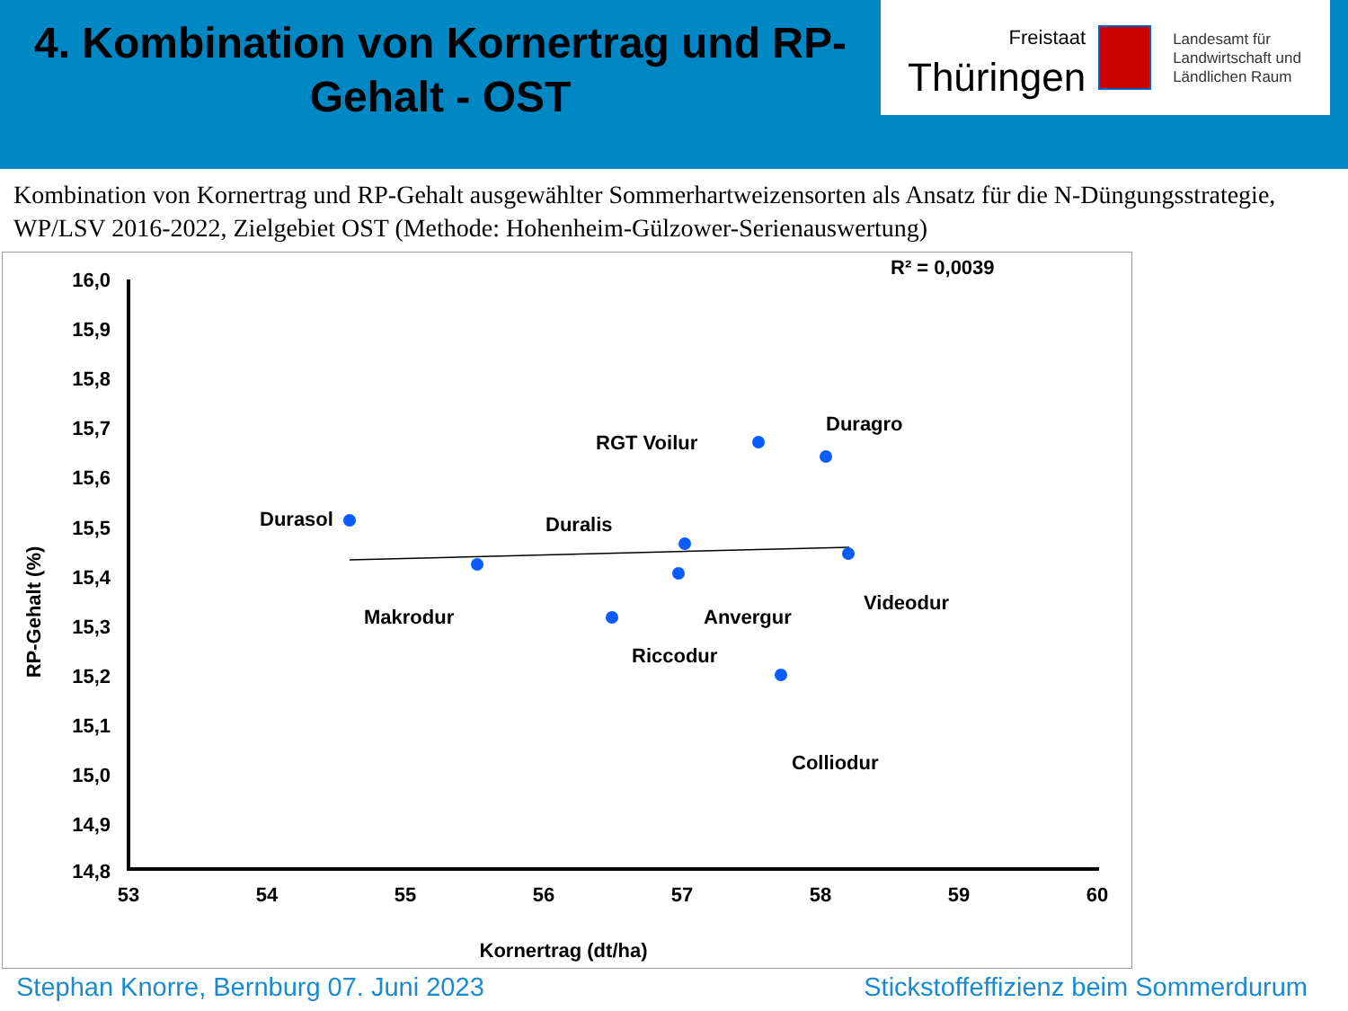4. Kombination von Kornertrag und RP-Gehalt - OST
Freistaat
Thüringen
Landesamt für
Landwirtschaft und
Ländlichen Raum
Kombination von Kornertrag und RP-Gehalt ausgewählter Sommerhartweizensorten als Ansatz für die N-Düngungsstrategie, WP/LSV 2016-2022, Zielgebiet OST (Methode: Hohenheim-Gülzower-Serienauswertung)
16,0
15,9
15,8
15,7
15,6
15,5
15,4
15,3
15,2
15,1
15,0
14,9
14,8
53
54
55
56
57
58
59
60
Kornertrag (dt/ha)
RP-Gehalt (%)
R² = 0,0039
RGT Voilur
Duragro
Durasol
Duralis
Videodur
Makrodur
Anvergur
Riccodur
Colliodur
Stephan Knorre, Bernburg 07. Juni 2023 Stickstoffeffizienz beim Sommerdurum